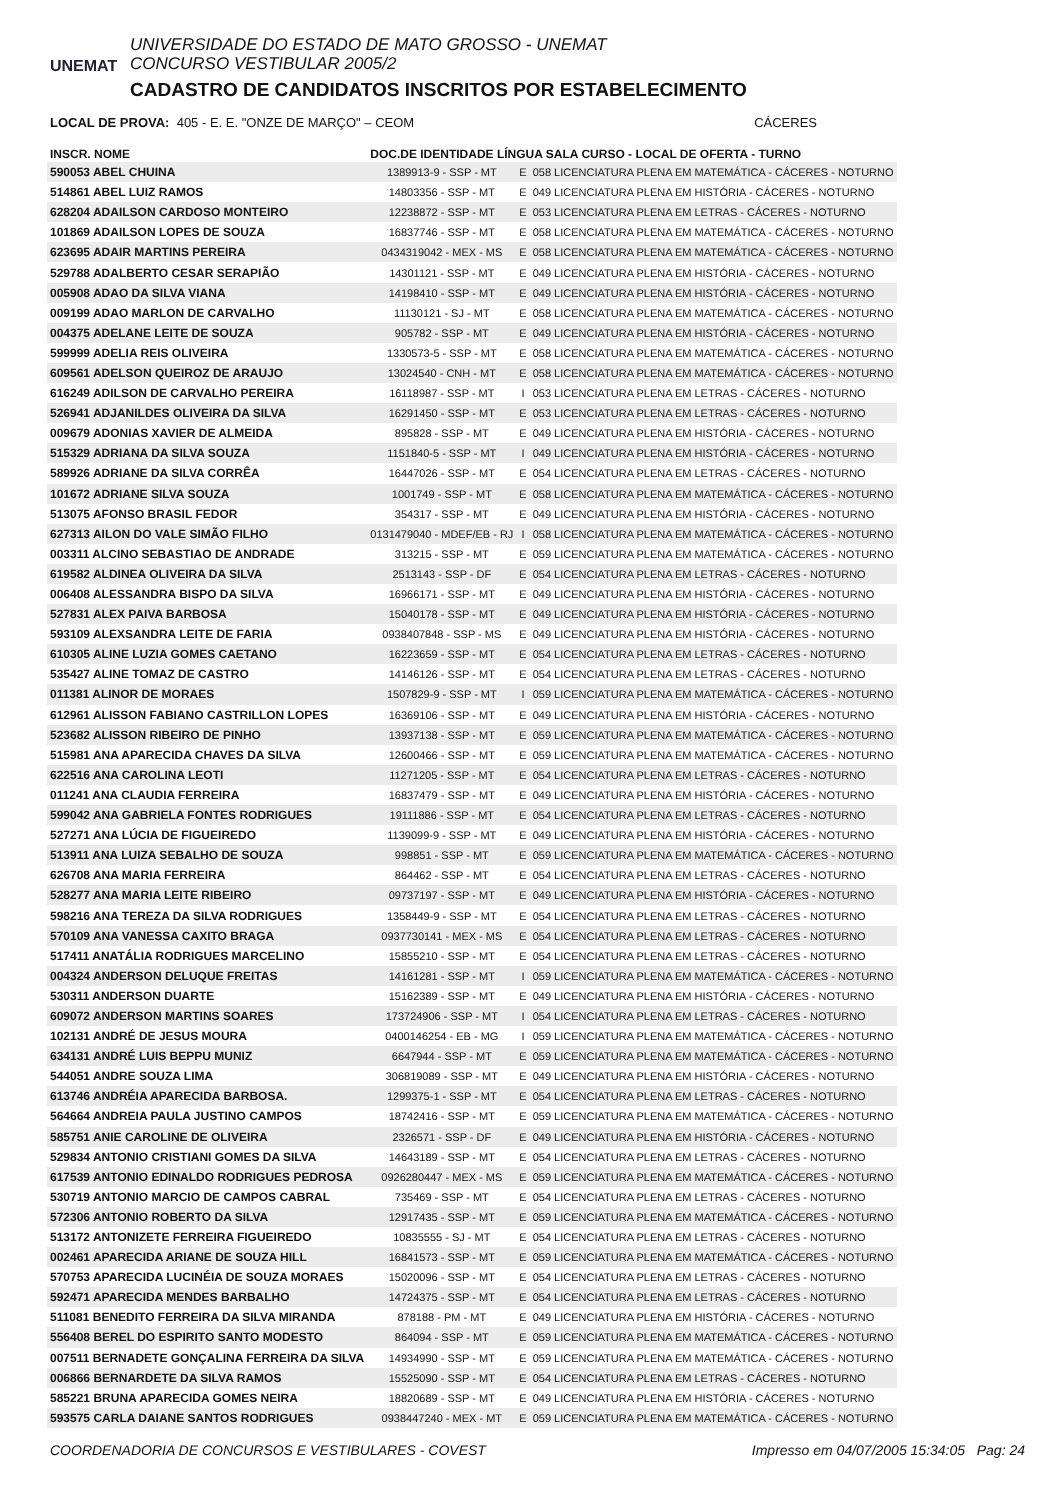UNEMAT
UNIVERSIDADE DO ESTADO DE MATO GROSSO - UNEMAT
CONCURSO VESTIBULAR 2005/2
CADASTRO DE CANDIDATOS INSCRITOS POR ESTABELECIMENTO
LOCAL DE PROVA: 405 - E. E. "ONZE DE MARÇO" – CEOM CÁCERES
| INSCR. NOME | DOC.DE IDENTIDADE LÍNGUA SALA CURSO - LOCAL DE OFERTA - TURNO | | |
| --- | --- | --- | --- |
| 590053 ABEL CHUINA | 1389913-9 - SSP - MT | E | 058 LICENCIATURA PLENA EM MATEMÁTICA - CÁCERES - NOTURNO |
| 514861 ABEL LUIZ RAMOS | 14803356 - SSP - MT | E | 049 LICENCIATURA PLENA EM HISTÓRIA - CÁCERES - NOTURNO |
| 628204 ADAILSON CARDOSO MONTEIRO | 12238872 - SSP - MT | E | 053 LICENCIATURA PLENA EM LETRAS - CÁCERES - NOTURNO |
| 101869 ADAILSON LOPES DE SOUZA | 16837746 - SSP - MT | E | 058 LICENCIATURA PLENA EM MATEMÁTICA - CÁCERES - NOTURNO |
| 623695 ADAIR MARTINS PEREIRA | 0434319042 - MEX - MS | E | 058 LICENCIATURA PLENA EM MATEMÁTICA - CÁCERES - NOTURNO |
| 529788 ADALBERTO CESAR SERAPIÃO | 14301121 - SSP - MT | E | 049 LICENCIATURA PLENA EM HISTÓRIA - CÁCERES - NOTURNO |
| 005908 ADAO DA SILVA VIANA | 14198410 - SSP - MT | E | 049 LICENCIATURA PLENA EM HISTÓRIA - CÁCERES - NOTURNO |
| 009199 ADAO MARLON DE CARVALHO | 11130121 - SJ - MT | E | 058 LICENCIATURA PLENA EM MATEMÁTICA - CÁCERES - NOTURNO |
| 004375 ADELANE LEITE DE SOUZA | 905782 - SSP - MT | E | 049 LICENCIATURA PLENA EM HISTÓRIA - CÁCERES - NOTURNO |
| 599999 ADELIA REIS OLIVEIRA | 1330573-5 - SSP - MT | E | 058 LICENCIATURA PLENA EM MATEMÁTICA - CÁCERES - NOTURNO |
| 609561 ADELSON QUEIROZ DE ARAUJO | 13024540 - CNH - MT | E | 058 LICENCIATURA PLENA EM MATEMÁTICA - CÁCERES - NOTURNO |
| 616249 ADILSON DE CARVALHO PEREIRA | 16118987 - SSP - MT | I | 053 LICENCIATURA PLENA EM LETRAS - CÁCERES - NOTURNO |
| 526941 ADJANILDES OLIVEIRA DA SILVA | 16291450 - SSP - MT | E | 053 LICENCIATURA PLENA EM LETRAS - CÁCERES - NOTURNO |
| 009679 ADONIAS XAVIER DE ALMEIDA | 895828 - SSP - MT | E | 049 LICENCIATURA PLENA EM HISTÓRIA - CÁCERES - NOTURNO |
| 515329 ADRIANA DA SILVA SOUZA | 1151840-5 - SSP - MT | I | 049 LICENCIATURA PLENA EM HISTÓRIA - CÁCERES - NOTURNO |
| 589926 ADRIANE DA SILVA CORRÊA | 16447026 - SSP - MT | E | 054 LICENCIATURA PLENA EM LETRAS - CÁCERES - NOTURNO |
| 101672 ADRIANE SILVA SOUZA | 1001749 - SSP - MT | E | 058 LICENCIATURA PLENA EM MATEMÁTICA - CÁCERES - NOTURNO |
| 513075 AFONSO BRASIL FEDOR | 354317 - SSP - MT | E | 049 LICENCIATURA PLENA EM HISTÓRIA - CÁCERES - NOTURNO |
| 627313 AILON DO VALE SIMÃO FILHO | 0131479040 - MDEF/EB - RJ | I | 058 LICENCIATURA PLENA EM MATEMÁTICA - CÁCERES - NOTURNO |
| 003311 ALCINO SEBASTIAO DE ANDRADE | 313215 - SSP - MT | E | 059 LICENCIATURA PLENA EM MATEMÁTICA - CÁCERES - NOTURNO |
| 619582 ALDINEA OLIVEIRA DA SILVA | 2513143 - SSP - DF | E | 054 LICENCIATURA PLENA EM LETRAS - CÁCERES - NOTURNO |
| 006408 ALESSANDRA BISPO DA SILVA | 16966171 - SSP - MT | E | 049 LICENCIATURA PLENA EM HISTÓRIA - CÁCERES - NOTURNO |
| 527831 ALEX PAIVA BARBOSA | 15040178 - SSP - MT | E | 049 LICENCIATURA PLENA EM HISTÓRIA - CÁCERES - NOTURNO |
| 593109 ALEXSANDRA LEITE DE FARIA | 0938407848 - SSP - MS | E | 049 LICENCIATURA PLENA EM HISTÓRIA - CÁCERES - NOTURNO |
| 610305 ALINE LUZIA GOMES CAETANO | 16223659 - SSP - MT | E | 054 LICENCIATURA PLENA EM LETRAS - CÁCERES - NOTURNO |
| 535427 ALINE TOMAZ DE CASTRO | 14146126 - SSP - MT | E | 054 LICENCIATURA PLENA EM LETRAS - CÁCERES - NOTURNO |
| 011381 ALINOR DE MORAES | 1507829-9 - SSP - MT | I | 059 LICENCIATURA PLENA EM MATEMÁTICA - CÁCERES - NOTURNO |
| 612961 ALISSON FABIANO CASTRILLON LOPES | 16369106 - SSP - MT | E | 049 LICENCIATURA PLENA EM HISTÓRIA - CÁCERES - NOTURNO |
| 523682 ALISSON RIBEIRO DE PINHO | 13937138 - SSP - MT | E | 059 LICENCIATURA PLENA EM MATEMÁTICA - CÁCERES - NOTURNO |
| 515981 ANA APARECIDA CHAVES DA SILVA | 12600466 - SSP - MT | E | 059 LICENCIATURA PLENA EM MATEMÁTICA - CÁCERES - NOTURNO |
| 622516 ANA CAROLINA LEOTI | 11271205 - SSP - MT | E | 054 LICENCIATURA PLENA EM LETRAS - CÁCERES - NOTURNO |
| 011241 ANA CLAUDIA FERREIRA | 16837479 - SSP - MT | E | 049 LICENCIATURA PLENA EM HISTÓRIA - CÁCERES - NOTURNO |
| 599042 ANA GABRIELA FONTES RODRIGUES | 19111886 - SSP - MT | E | 054 LICENCIATURA PLENA EM LETRAS - CÁCERES - NOTURNO |
| 527271 ANA LÚCIA DE FIGUEIREDO | 1139099-9 - SSP - MT | E | 049 LICENCIATURA PLENA EM HISTÓRIA - CÁCERES - NOTURNO |
| 513911 ANA LUIZA SEBALHO DE SOUZA | 998851 - SSP - MT | E | 059 LICENCIATURA PLENA EM MATEMÁTICA - CÁCERES - NOTURNO |
| 626708 ANA MARIA FERREIRA | 864462 - SSP - MT | E | 054 LICENCIATURA PLENA EM LETRAS - CÁCERES - NOTURNO |
| 528277 ANA MARIA LEITE RIBEIRO | 09737197 - SSP - MT | E | 049 LICENCIATURA PLENA EM HISTÓRIA - CÁCERES - NOTURNO |
| 598216 ANA TEREZA DA SILVA RODRIGUES | 1358449-9 - SSP - MT | E | 054 LICENCIATURA PLENA EM LETRAS - CÁCERES - NOTURNO |
| 570109 ANA VANESSA CAXITO BRAGA | 0937730141 - MEX - MS | E | 054 LICENCIATURA PLENA EM LETRAS - CÁCERES - NOTURNO |
| 517411 ANATÁLIA RODRIGUES MARCELINO | 15855210 - SSP - MT | E | 054 LICENCIATURA PLENA EM LETRAS - CÁCERES - NOTURNO |
| 004324 ANDERSON DELUQUE FREITAS | 14161281 - SSP - MT | I | 059 LICENCIATURA PLENA EM MATEMÁTICA - CÁCERES - NOTURNO |
| 530311 ANDERSON DUARTE | 15162389 - SSP - MT | E | 049 LICENCIATURA PLENA EM HISTÓRIA - CÁCERES - NOTURNO |
| 609072 ANDERSON MARTINS SOARES | 173724906 - SSP - MT | I | 054 LICENCIATURA PLENA EM LETRAS - CÁCERES - NOTURNO |
| 102131 ANDRÉ DE JESUS MOURA | 0400146254 - EB - MG | I | 059 LICENCIATURA PLENA EM MATEMÁTICA - CÁCERES - NOTURNO |
| 634131 ANDRÉ LUIS BEPPU MUNIZ | 6647944 - SSP - MT | E | 059 LICENCIATURA PLENA EM MATEMÁTICA - CÁCERES - NOTURNO |
| 544051 ANDRE SOUZA LIMA | 306819089 - SSP - MT | E | 049 LICENCIATURA PLENA EM HISTÓRIA - CÁCERES - NOTURNO |
| 613746 ANDRÉIA APARECIDA BARBOSA. | 1299375-1 - SSP - MT | E | 054 LICENCIATURA PLENA EM LETRAS - CÁCERES - NOTURNO |
| 564664 ANDREIA PAULA JUSTINO CAMPOS | 18742416 - SSP - MT | E | 059 LICENCIATURA PLENA EM MATEMÁTICA - CÁCERES - NOTURNO |
| 585751 ANIE CAROLINE DE OLIVEIRA | 2326571 - SSP - DF | E | 049 LICENCIATURA PLENA EM HISTÓRIA - CÁCERES - NOTURNO |
| 529834 ANTONIO CRISTIANI GOMES DA SILVA | 14643189 - SSP - MT | E | 054 LICENCIATURA PLENA EM LETRAS - CÁCERES - NOTURNO |
| 617539 ANTONIO EDINALDO RODRIGUES PEDROSA | 0926280447 - MEX - MS | E | 059 LICENCIATURA PLENA EM MATEMÁTICA - CÁCERES - NOTURNO |
| 530719 ANTONIO MARCIO DE CAMPOS CABRAL | 735469 - SSP - MT | E | 054 LICENCIATURA PLENA EM LETRAS - CÁCERES - NOTURNO |
| 572306 ANTONIO ROBERTO DA SILVA | 12917435 - SSP - MT | E | 059 LICENCIATURA PLENA EM MATEMÁTICA - CÁCERES - NOTURNO |
| 513172 ANTONIZETE FERREIRA FIGUEIREDO | 10835555 - SJ - MT | E | 054 LICENCIATURA PLENA EM LETRAS - CÁCERES - NOTURNO |
| 002461 APARECIDA ARIANE DE SOUZA HILL | 16841573 - SSP - MT | E | 059 LICENCIATURA PLENA EM MATEMÁTICA - CÁCERES - NOTURNO |
| 570753 APARECIDA LUCINÉIA DE SOUZA MORAES | 15020096 - SSP - MT | E | 054 LICENCIATURA PLENA EM LETRAS - CÁCERES - NOTURNO |
| 592471 APARECIDA MENDES BARBALHO | 14724375 - SSP - MT | E | 054 LICENCIATURA PLENA EM LETRAS - CÁCERES - NOTURNO |
| 511081 BENEDITO FERREIRA DA SILVA MIRANDA | 878188 - PM - MT | E | 049 LICENCIATURA PLENA EM HISTÓRIA - CÁCERES - NOTURNO |
| 556408 BEREL DO ESPIRITO SANTO MODESTO | 864094 - SSP - MT | E | 059 LICENCIATURA PLENA EM MATEMÁTICA - CÁCERES - NOTURNO |
| 007511 BERNADETE GONÇALINA FERREIRA DA SILVA | 14934990 - SSP - MT | E | 059 LICENCIATURA PLENA EM MATEMÁTICA - CÁCERES - NOTURNO |
| 006866 BERNARDETE DA SILVA RAMOS | 15525090 - SSP - MT | E | 054 LICENCIATURA PLENA EM LETRAS - CÁCERES - NOTURNO |
| 585221 BRUNA APARECIDA GOMES NEIRA | 18820689 - SSP - MT | E | 049 LICENCIATURA PLENA EM HISTÓRIA - CÁCERES - NOTURNO |
| 593575 CARLA DAIANE SANTOS RODRIGUES | 0938447240 - MEX - MT | E | 059 LICENCIATURA PLENA EM MATEMÁTICA - CÁCERES - NOTURNO |
COORDENADORIA DE CONCURSOS E VESTIBULARES - COVEST Impresso em 04/07/2005 15:34:05 Pag: 24